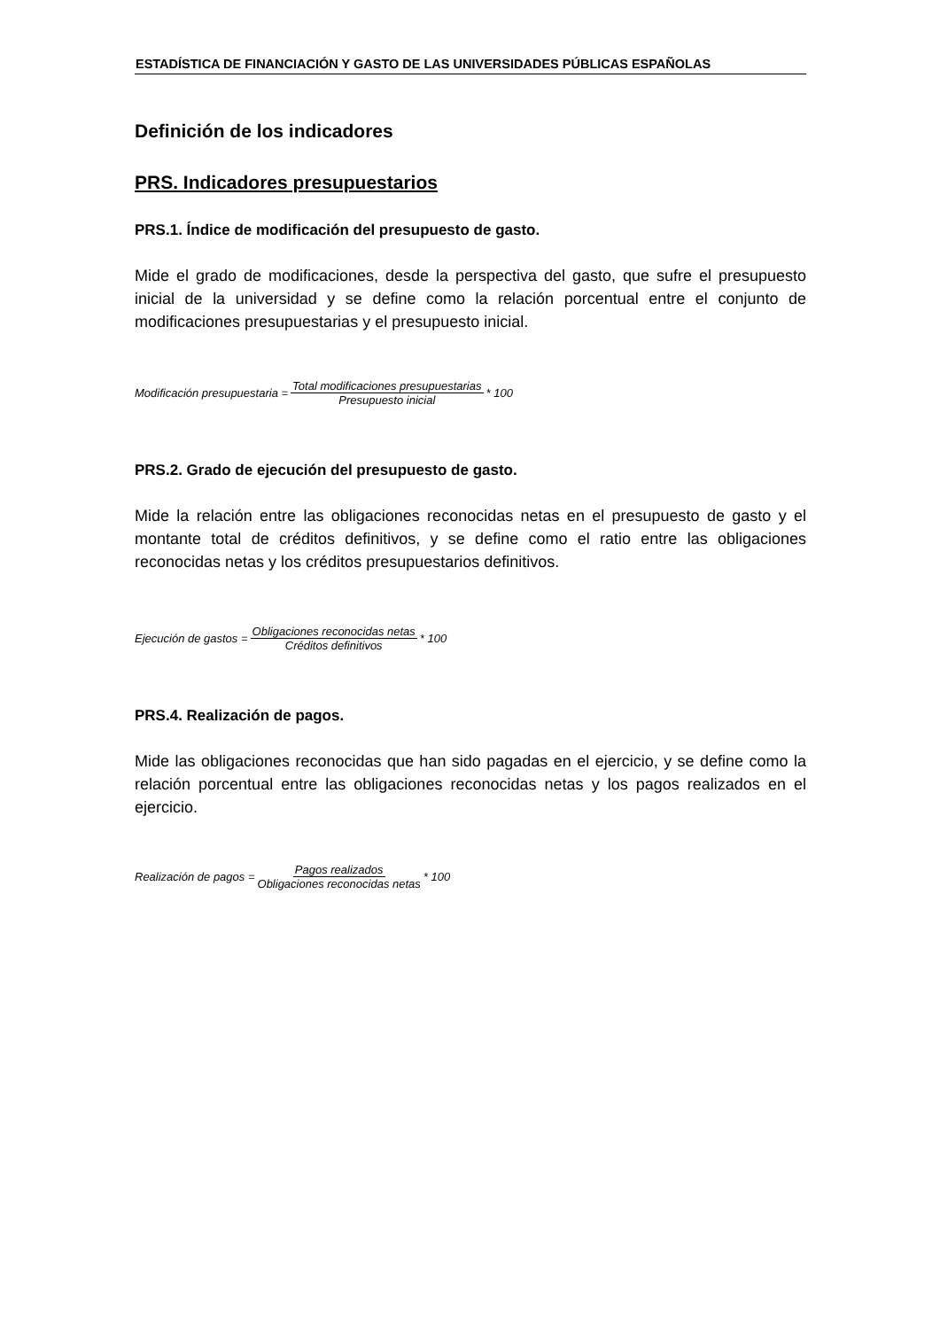ESTADÍSTICA DE FINANCIACIÓN Y GASTO DE LAS UNIVERSIDADES PÚBLICAS ESPAÑOLAS
Definición de los indicadores
PRS. Indicadores presupuestarios
PRS.1. Índice de modificación del presupuesto de gasto.
Mide el grado de modificaciones, desde la perspectiva del gasto, que sufre el presupuesto inicial de la universidad y se define como la relación porcentual entre el conjunto de modificaciones presupuestarias y el presupuesto inicial.
Modificación presupuestaria = Total modificaciones presupuestarias Presupuesto inicial * 100
PRS.2. Grado de ejecución del presupuesto de gasto.
Mide la relación entre las obligaciones reconocidas netas en el presupuesto de gasto y el montante total de créditos definitivos, y se define como el ratio entre las obligaciones reconocidas netas y los créditos presupuestarios definitivos.
Ejecución de gastos = Obligaciones reconocidas netas Créditos definitivos * 100
PRS.4. Realización de pagos.
Mide las obligaciones reconocidas que han sido pagadas en el ejercicio, y se define como la relación porcentual entre las obligaciones reconocidas netas y los pagos realizados en el ejercicio.
Realización de pagos = Pagos realizados Obligaciones reconocidas netas * 100